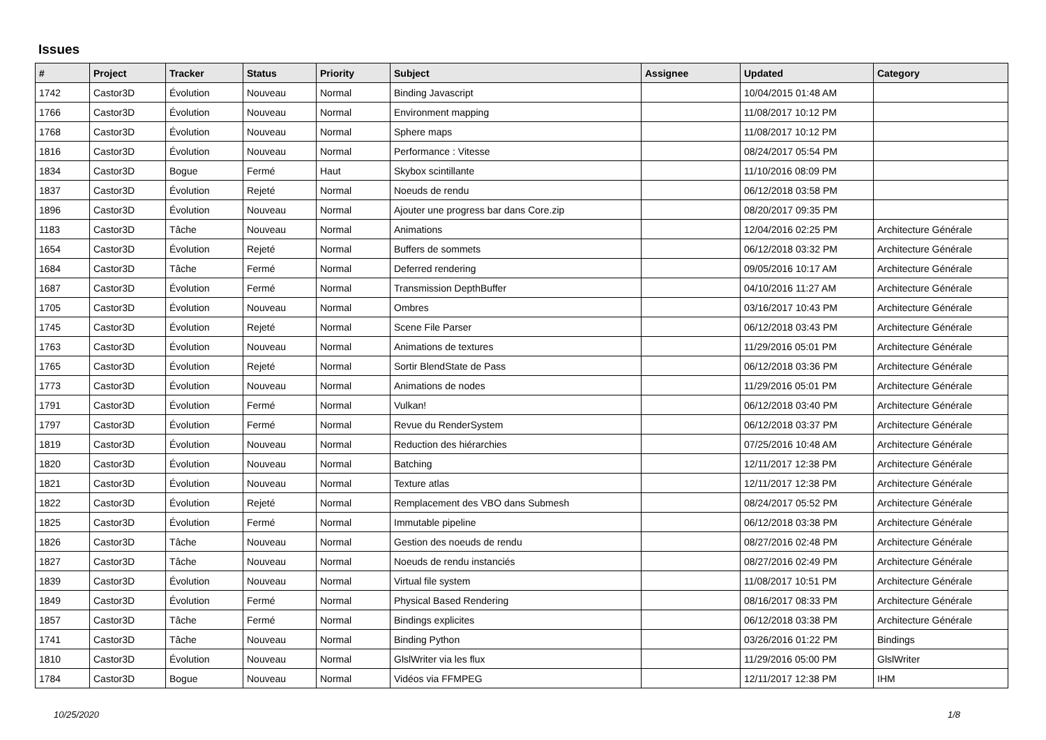Issues
| # | Project | Tracker | Status | Priority | Subject | Assignee | Updated | Category |
| --- | --- | --- | --- | --- | --- | --- | --- | --- |
| 1742 | Castor3D | Évolution | Nouveau | Normal | Binding Javascript | | 10/04/2015 01:48 AM | |
| 1766 | Castor3D | Évolution | Nouveau | Normal | Environment mapping | | 11/08/2017 10:12 PM | |
| 1768 | Castor3D | Évolution | Nouveau | Normal | Sphere maps | | 11/08/2017 10:12 PM | |
| 1816 | Castor3D | Évolution | Nouveau | Normal | Performance : Vitesse | | 08/24/2017 05:54 PM | |
| 1834 | Castor3D | Bogue | Fermé | Haut | Skybox scintillante | | 11/10/2016 08:09 PM | |
| 1837 | Castor3D | Évolution | Rejeté | Normal | Noeuds de rendu | | 06/12/2018 03:58 PM | |
| 1896 | Castor3D | Évolution | Nouveau | Normal | Ajouter une progress bar dans Core.zip | | 08/20/2017 09:35 PM | |
| 1183 | Castor3D | Tâche | Nouveau | Normal | Animations | | 12/04/2016 02:25 PM | Architecture Générale |
| 1654 | Castor3D | Évolution | Rejeté | Normal | Buffers de sommets | | 06/12/2018 03:32 PM | Architecture Générale |
| 1684 | Castor3D | Tâche | Fermé | Normal | Deferred rendering | | 09/05/2016 10:17 AM | Architecture Générale |
| 1687 | Castor3D | Évolution | Fermé | Normal | Transmission DepthBuffer | | 04/10/2016 11:27 AM | Architecture Générale |
| 1705 | Castor3D | Évolution | Nouveau | Normal | Ombres | | 03/16/2017 10:43 PM | Architecture Générale |
| 1745 | Castor3D | Évolution | Rejeté | Normal | Scene File Parser | | 06/12/2018 03:43 PM | Architecture Générale |
| 1763 | Castor3D | Évolution | Nouveau | Normal | Animations de textures | | 11/29/2016 05:01 PM | Architecture Générale |
| 1765 | Castor3D | Évolution | Rejeté | Normal | Sortir BlendState de Pass | | 06/12/2018 03:36 PM | Architecture Générale |
| 1773 | Castor3D | Évolution | Nouveau | Normal | Animations de nodes | | 11/29/2016 05:01 PM | Architecture Générale |
| 1791 | Castor3D | Évolution | Fermé | Normal | Vulkan! | | 06/12/2018 03:40 PM | Architecture Générale |
| 1797 | Castor3D | Évolution | Fermé | Normal | Revue du RenderSystem | | 06/12/2018 03:37 PM | Architecture Générale |
| 1819 | Castor3D | Évolution | Nouveau | Normal | Reduction des hiérarchies | | 07/25/2016 10:48 AM | Architecture Générale |
| 1820 | Castor3D | Évolution | Nouveau | Normal | Batching | | 12/11/2017 12:38 PM | Architecture Générale |
| 1821 | Castor3D | Évolution | Nouveau | Normal | Texture atlas | | 12/11/2017 12:38 PM | Architecture Générale |
| 1822 | Castor3D | Évolution | Rejeté | Normal | Remplacement des VBO dans Submesh | | 08/24/2017 05:52 PM | Architecture Générale |
| 1825 | Castor3D | Évolution | Fermé | Normal | Immutable pipeline | | 06/12/2018 03:38 PM | Architecture Générale |
| 1826 | Castor3D | Tâche | Nouveau | Normal | Gestion des noeuds de rendu | | 08/27/2016 02:48 PM | Architecture Générale |
| 1827 | Castor3D | Tâche | Nouveau | Normal | Noeuds de rendu instanciés | | 08/27/2016 02:49 PM | Architecture Générale |
| 1839 | Castor3D | Évolution | Nouveau | Normal | Virtual file system | | 11/08/2017 10:51 PM | Architecture Générale |
| 1849 | Castor3D | Évolution | Fermé | Normal | Physical Based Rendering | | 08/16/2017 08:33 PM | Architecture Générale |
| 1857 | Castor3D | Tâche | Fermé | Normal | Bindings explicites | | 06/12/2018 03:38 PM | Architecture Générale |
| 1741 | Castor3D | Tâche | Nouveau | Normal | Binding Python | | 03/26/2016 01:22 PM | Bindings |
| 1810 | Castor3D | Évolution | Nouveau | Normal | GlslWriter via les flux | | 11/29/2016 05:00 PM | GlslWriter |
| 1784 | Castor3D | Bogue | Nouveau | Normal | Vidéos via FFMPEG | | 12/11/2017 12:38 PM | IHM |
10/25/2020 1/8